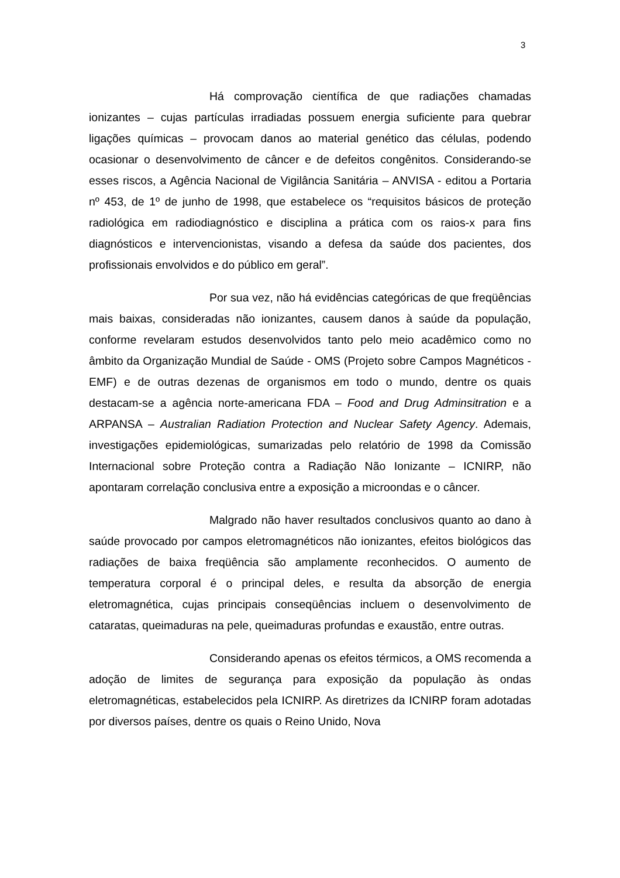3
Há comprovação científica de que radiações chamadas ionizantes – cujas partículas irradiadas possuem energia suficiente para quebrar ligações químicas – provocam danos ao material genético das células, podendo ocasionar o desenvolvimento de câncer e de defeitos congênitos. Considerando-se esses riscos, a Agência Nacional de Vigilância Sanitária – ANVISA - editou a Portaria nº 453, de 1º de junho de 1998, que estabelece os “requisitos básicos de proteção radiológica em radiodiagnóstico e disciplina a prática com os raios-x para fins diagnósticos e intervencionistas, visando a defesa da saúde dos pacientes, dos profissionais envolvidos e do público em geral”.
Por sua vez, não há evidências categóricas de que freqüências mais baixas, consideradas não ionizantes, causem danos à saúde da população, conforme revelaram estudos desenvolvidos tanto pelo meio acadêmico como no âmbito da Organização Mundial de Saúde - OMS (Projeto sobre Campos Magnéticos - EMF) e de outras dezenas de organismos em todo o mundo, dentre os quais destacam-se a agência norte-americana FDA – Food and Drug Adminsitration e a ARPANSA – Australian Radiation Protection and Nuclear Safety Agency. Ademais, investigações epidemiológicas, sumarizadas pelo relatório de 1998 da Comissão Internacional sobre Proteção contra a Radiação Não Ionizante – ICNIRP, não apontaram correlação conclusiva entre a exposição a microondas e o câncer.
Malgrado não haver resultados conclusivos quanto ao dano à saúde provocado por campos eletromagnéticos não ionizantes, efeitos biológicos das radiações de baixa freqüência são amplamente reconhecidos. O aumento de temperatura corporal é o principal deles, e resulta da absorção de energia eletromagnética, cujas principais conseqüências incluem o desenvolvimento de cataratas, queimaduras na pele, queimaduras profundas e exaustão, entre outras.
Considerando apenas os efeitos térmicos, a OMS recomenda a adoção de limites de segurança para exposição da população às ondas eletromagnéticas, estabelecidos pela ICNIRP. As diretrizes da ICNIRP foram adotadas por diversos países, dentre os quais o Reino Unido, Nova